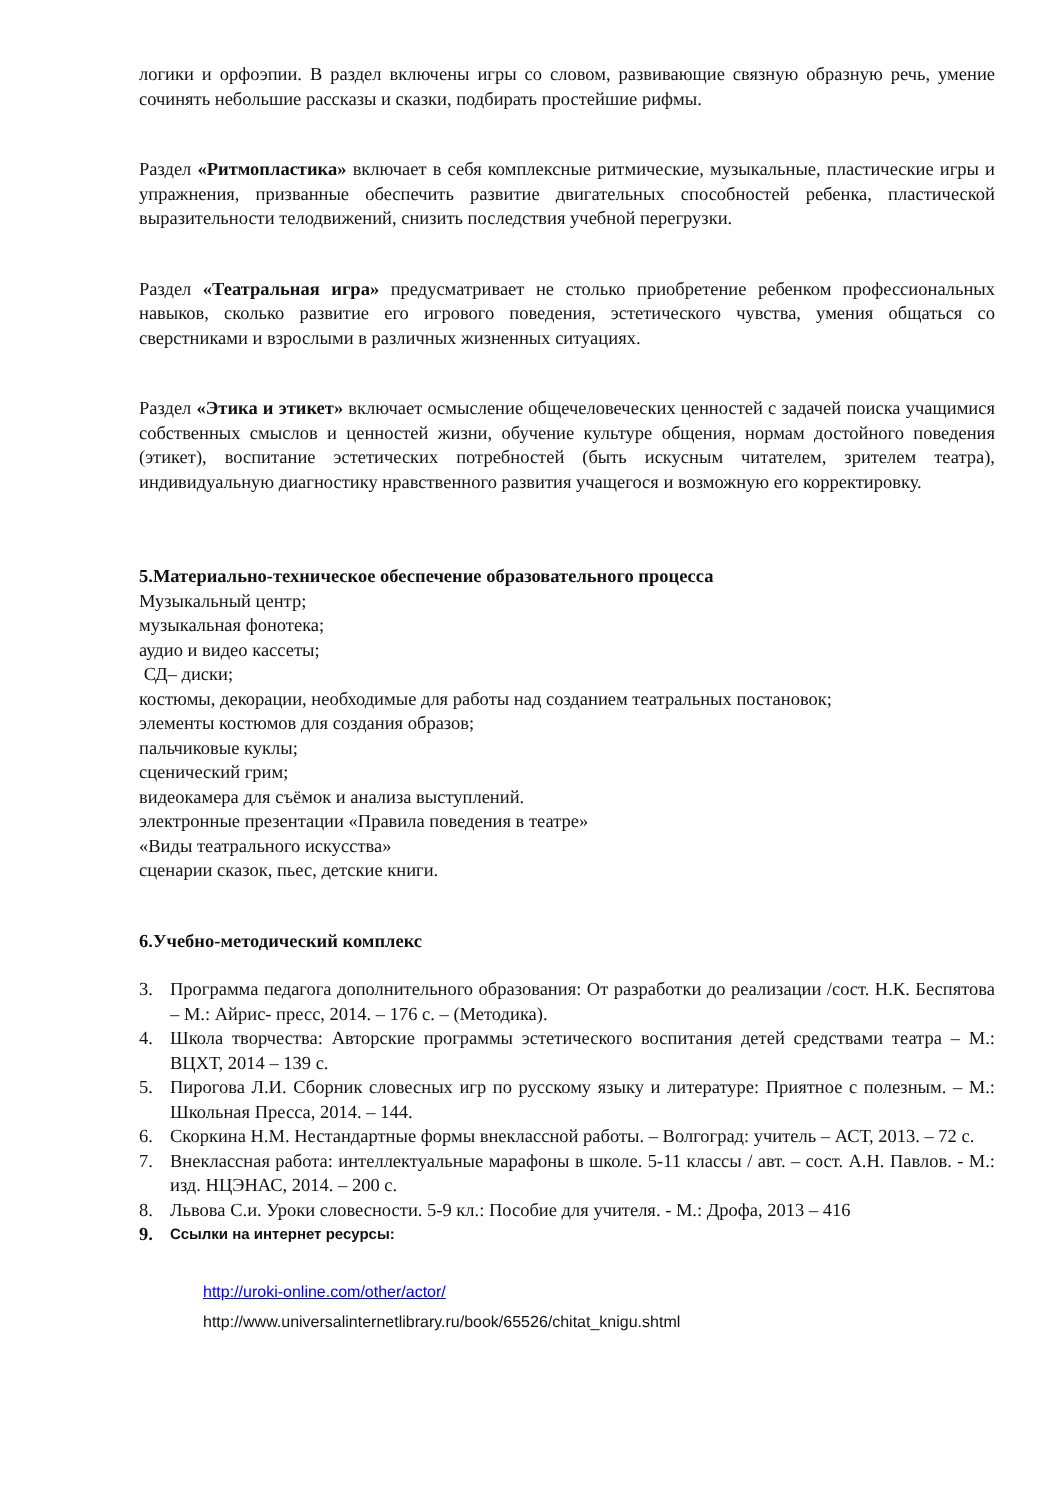логики и орфоэпии. В раздел включены игры со словом, развивающие связную образную речь, умение сочинять небольшие рассказы и сказки, подбирать простейшие рифмы.
Раздел «Ритмопластика» включает в себя комплексные ритмические, музыкальные, пластические игры и упражнения, призванные обеспечить развитие двигательных способностей ребенка, пластической выразительности телодвижений, снизить последствия учебной перегрузки.
Раздел «Театральная игра» предусматривает не столько приобретение ребенком профессиональных навыков, сколько развитие его игрового поведения, эстетического чувства, умения общаться со сверстниками и взрослыми в различных жизненных ситуациях.
Раздел «Этика и этикет» включает осмысление общечеловеческих ценностей с задачей поиска учащимися собственных смыслов и ценностей жизни, обучение культуре общения, нормам достойного поведения (этикет), воспитание эстетических потребностей (быть искусным читателем, зрителем театра), индивидуальную диагностику нравственного развития учащегося и возможную его корректировку.
5.Материально-техническое обеспечение образовательного процесса
Музыкальный центр;
музыкальная фонотека;
аудио и видео кассеты;
СД– диски;
костюмы, декорации, необходимые для работы над созданием театральных постановок;
элементы костюмов для создания образов;
пальчиковые куклы;
сценический грим;
видеокамера для съёмок и анализа выступлений.
электронные презентации «Правила поведения в театре»
«Виды театрального искусства»
сценарии сказок, пьес, детские книги.
6.Учебно-методический комплекс
3. Программа педагога дополнительного образования: От разработки до реализации /сост. Н.К. Беспятова – М.: Айрис- пресс, 2014. – 176 с. – (Методика).
4. Школа творчества: Авторские программы эстетического воспитания детей средствами театра – М.: ВЦХТ, 2014 – 139 с.
5. Пирогова Л.И. Сборник словесных игр по русскому языку и литературе: Приятное с полезным. – М.: Школьная Пресса, 2014. – 144.
6. Скоркина Н.М. Нестандартные формы внеклассной работы. – Волгоград: учитель – АСТ, 2013. – 72 с.
7. Внеклассная работа: интеллектуальные марафоны в школе. 5-11 классы / авт. – сост. А.Н. Павлов. - М.: изд. НЦЭНАС, 2014. – 200 с.
8. Львова С.и. Уроки словесности. 5-9 кл.: Пособие для учителя. - М.: Дрофа, 2013 – 416
9. Ссылки на интернет ресурсы:
http://uroki-online.com/other/actor/
http://www.universalinternetlibrary.ru/book/65526/chitat_knigu.shtml